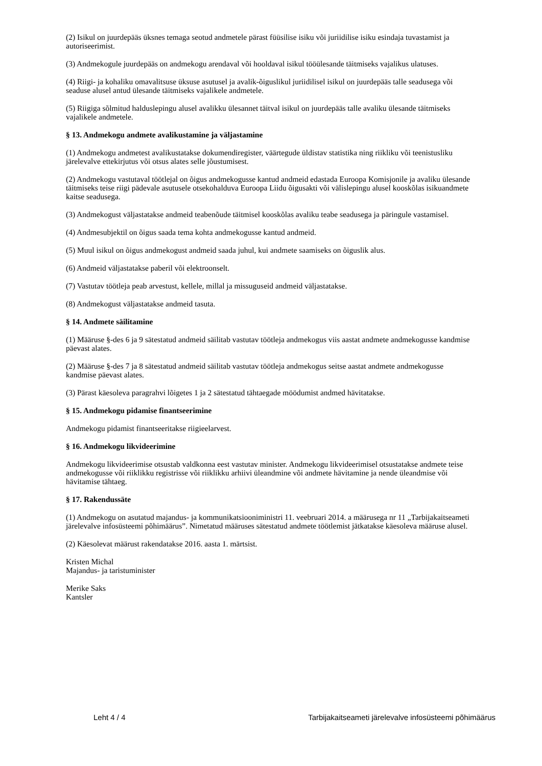(2) Isikul on juurdepääs üksnes temaga seotud andmetele pärast füüsilise isiku või juriidilise isiku esindaja tuvastamist ja autoriseerimist.
(3) Andmekogule juurdepääs on andmekogu arendaval või hooldaval isikul tööülesande täitmiseks vajalikus ulatuses.
(4) Riigi- ja kohaliku omavalitsuse üksuse asutusel ja avalik-õiguslikul juriidilisel isikul on juurdepääs talle seadusega või seaduse alusel antud ülesande täitmiseks vajalikele andmetele.
(5) Riigiga sõlmitud halduslepingu alusel avalikku ülesannet täitval isikul on juurdepääs talle avaliku ülesande täitmiseks vajalikele andmetele.
§ 13. Andmekogu andmete avalikustamine ja väljastamine
(1) Andmekogu andmetest avalikustatakse dokumendiregister, väärtegude üldistav statistika ning riikliku või teenistusliku järelevalve ettekirjutus või otsus alates selle jõustumisest.
(2) Andmekogu vastutaval töötlejal on õigus andmekogusse kantud andmeid edastada Euroopa Komisjonile ja avaliku ülesande täitmiseks teise riigi pädevale asutusele otsekohalduva Euroopa Liidu õigusakti või välislepingu alusel kooskõlas isikuandmete kaitse seadusega.
(3) Andmekogust väljastatakse andmeid teabenõude täitmisel kooskõlas avaliku teabe seadusega ja päringule vastamisel.
(4) Andmesubjektil on õigus saada tema kohta andmekogusse kantud andmeid.
(5) Muul isikul on õigus andmekogust andmeid saada juhul, kui andmete saamiseks on õiguslik alus.
(6) Andmeid väljastatakse paberil või elektroonselt.
(7) Vastutav töötleja peab arvestust, kellele, millal ja missuguseid andmeid väljastatakse.
(8) Andmekogust väljastatakse andmeid tasuta.
§ 14. Andmete säilitamine
(1) Määruse §-des 6 ja 9 sätestatud andmeid säilitab vastutav töötleja andmekogus viis aastat andmete andmekogusse kandmise päevast alates.
(2) Määruse §-des 7 ja 8 sätestatud andmeid säilitab vastutav töötleja andmekogus seitse aastat andmete andmekogusse kandmise päevast alates.
(3) Pärast käesoleva paragrahvi lõigetes 1 ja 2 sätestatud tähtaegade möödumist andmed hävitatakse.
§ 15. Andmekogu pidamise finantseerimine
Andmekogu pidamist finantseeritakse riigieelarvest.
§ 16. Andmekogu likvideerimine
Andmekogu likvideerimise otsustab valdkonna eest vastutav minister. Andmekogu likvideerimisel otsustatakse andmete teise andmekogusse või riiklikku registrisse või riiklikku arhiivi üleandmine või andmete hävitamine ja nende üleandmise või hävitamise tähtaeg.
§ 17. Rakendussäte
(1) Andmekogu on asutatud majandus- ja kommunikatsiooniministri 11. veebruari 2014. a määrusega nr 11 „Tarbijakaitseameti järelevalve infosüsteemi põhimäärus”. Nimetatud määruses sätestatud andmete töötlemist jätkatakse käesoleva määruse alusel.
(2) Käesolevat määrust rakendatakse 2016. aasta 1. märtsist.
Kristen Michal
Majandus- ja taristuminister
Merike Saks
Kantsler
Leht 4 / 4 Tarbijakaitseameti järelevalve infosüsteemi põhimäärus